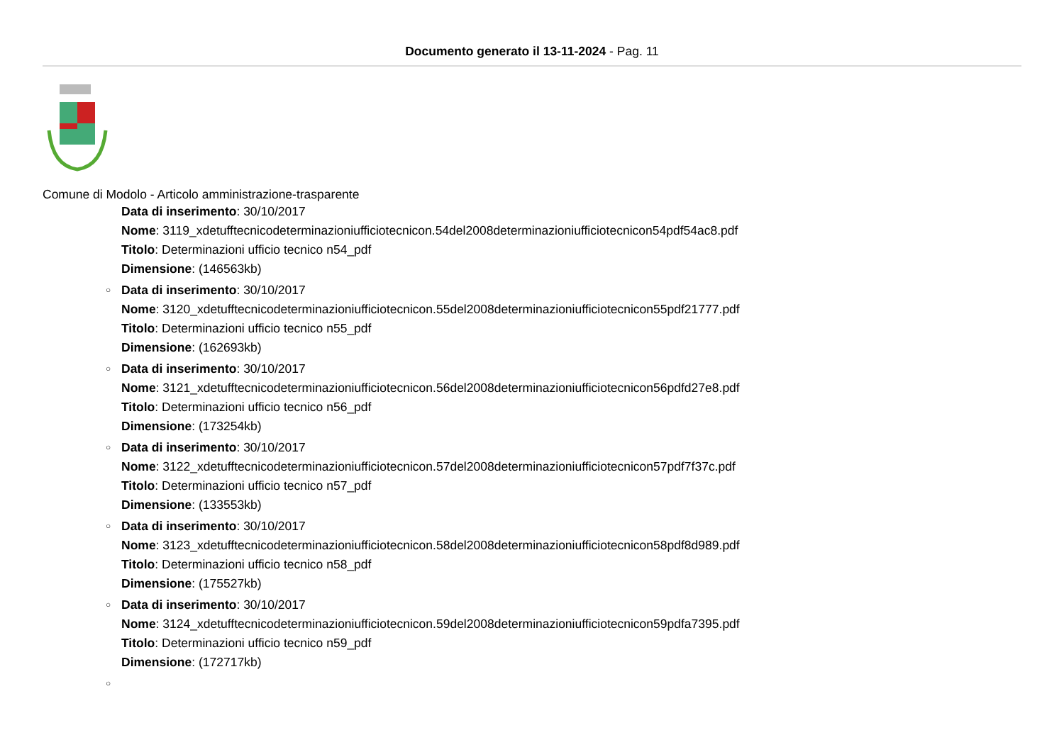Documento generato il 13-11-2024 - Pag. 11
Comune di Modolo - Articolo amministrazione-trasparente
Data di inserimento: 30/10/2017
Nome: 3119_xdetufftecnicodeterminazioniufficiotecnicon.54del2008determinazioniufficiotecnicon54pdf54ac8.pdf
Titolo: Determinazioni ufficio tecnico n54_pdf
Dimensione: (146563kb)
○ Data di inserimento: 30/10/2017
Nome: 3120_xdetufftecnicodeterminazioniufficiotecnicon.55del2008determinazioniufficiotecnicon55pdf21777.pdf
Titolo: Determinazioni ufficio tecnico n55_pdf
Dimensione: (162693kb)
○ Data di inserimento: 30/10/2017
Nome: 3121_xdetufftecnicodeterminazioniufficiotecnicon.56del2008determinazioniufficiotecnicon56pdfd27e8.pdf
Titolo: Determinazioni ufficio tecnico n56_pdf
Dimensione: (173254kb)
○ Data di inserimento: 30/10/2017
Nome: 3122_xdetufftecnicodeterminazioniufficiotecnicon.57del2008determinazioniufficiotecnicon57pdf7f37c.pdf
Titolo: Determinazioni ufficio tecnico n57_pdf
Dimensione: (133553kb)
○ Data di inserimento: 30/10/2017
Nome: 3123_xdetufftecnicodeterminazioniufficiotecnicon.58del2008determinazioniufficiotecnicon58pdf8d989.pdf
Titolo: Determinazioni ufficio tecnico n58_pdf
Dimensione: (175527kb)
○ Data di inserimento: 30/10/2017
Nome: 3124_xdetufftecnicodeterminazioniufficiotecnicon.59del2008determinazioniufficiotecnicon59pdfa7395.pdf
Titolo: Determinazioni ufficio tecnico n59_pdf
Dimensione: (172717kb)
○